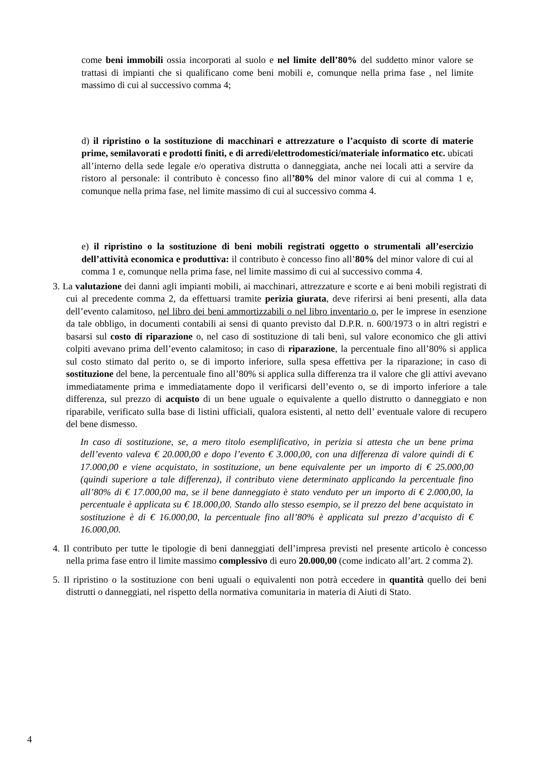come beni immobili ossia incorporati al suolo e nel limite dell’80% del suddetto minor valore se trattasi di impianti che si qualificano come beni mobili e, comunque nella prima fase , nel limite massimo di cui al successivo comma 4;
d) il ripristino o la sostituzione di macchinari e attrezzature o l’acquisto di scorte di materie prime, semilavorati e prodotti finiti, e di arredi/elettrodomestici/materiale informatico etc. ubicati all’interno della sede legale e/o operativa distrutta o danneggiata, anche nei locali atti a servire da ristoro al personale: il contributo è concesso fino all’80% del minor valore di cui al comma 1 e, comunque nella prima fase, nel limite massimo di cui al successivo comma 4.
e) il ripristino o la sostituzione di beni mobili registrati oggetto o strumentali all’esercizio dell’attività economica e produttiva: il contributo è concesso fino all’80% del minor valore di cui al comma 1 e, comunque nella prima fase, nel limite massimo di cui al successivo comma 4.
3. La valutazione dei danni agli impianti mobili, ai macchinari, attrezzature e scorte e ai beni mobili registrati di cui al precedente comma 2, da effettuarsi tramite perizia giurata, deve riferirsi ai beni presenti, alla data dell’evento calamitoso, nel libro dei beni ammortizzabili o nel libro inventario o, per le imprese in esenzione da tale obbligo, in documenti contabili ai sensi di quanto previsto dal D.P.R. n. 600/1973 o in altri registri e basarsi sul costo di riparazione o, nel caso di sostituzione di tali beni, sul valore economico che gli attivi colpiti avevano prima dell’evento calamitoso; in caso di riparazione, la percentuale fino all’80% si applica sul costo stimato dal perito o, se di importo inferiore, sulla spesa effettiva per la riparazione; in caso di sostituzione del bene, la percentuale fino all’80% si applica sulla differenza tra il valore che gli attivi avevano immediatamente prima e immediatamente dopo il verificarsi dell’evento o, se di importo inferiore a tale differenza, sul prezzo di acquisto di un bene uguale o equivalente a quello distrutto o danneggiato e non riparabile, verificato sulla base di listini ufficiali, qualora esistenti, al netto dell’ eventuale valore di recupero del bene dismesso.
In caso di sostituzione, se, a mero titolo esemplificativo, in perizia si attesta che un bene prima dell’evento valeva € 20.000,00 e dopo l’evento € 3.000,00, con una differenza di valore quindi di € 17.000,00 e viene acquistato, in sostituzione, un bene equivalente per un importo di € 25.000,00 (quindi superiore a tale differenza), il contributo viene determinato applicando la percentuale fino all’80% di € 17.000,00 ma, se il bene danneggiato è stato venduto per un importo di € 2.000,00, la percentuale è applicata su € 18.000,00. Stando allo stesso esempio, se il prezzo del bene acquistato in sostituzione è di € 16.000,00, la percentuale fino all’80% è applicata sul prezzo d’acquisto di € 16.000,00.
4. Il contributo per tutte le tipologie di beni danneggiati dell’impresa previsti nel presente articolo è concesso nella prima fase entro il limite massimo complessivo di euro 20.000,00 (come indicato all’art. 2 comma 2).
5. Il ripristino o la sostituzione con beni uguali o equivalenti non potrà eccedere in quantità quello dei beni distrutti o danneggiati, nel rispetto della normativa comunitaria in materia di Aiuti di Stato.
4